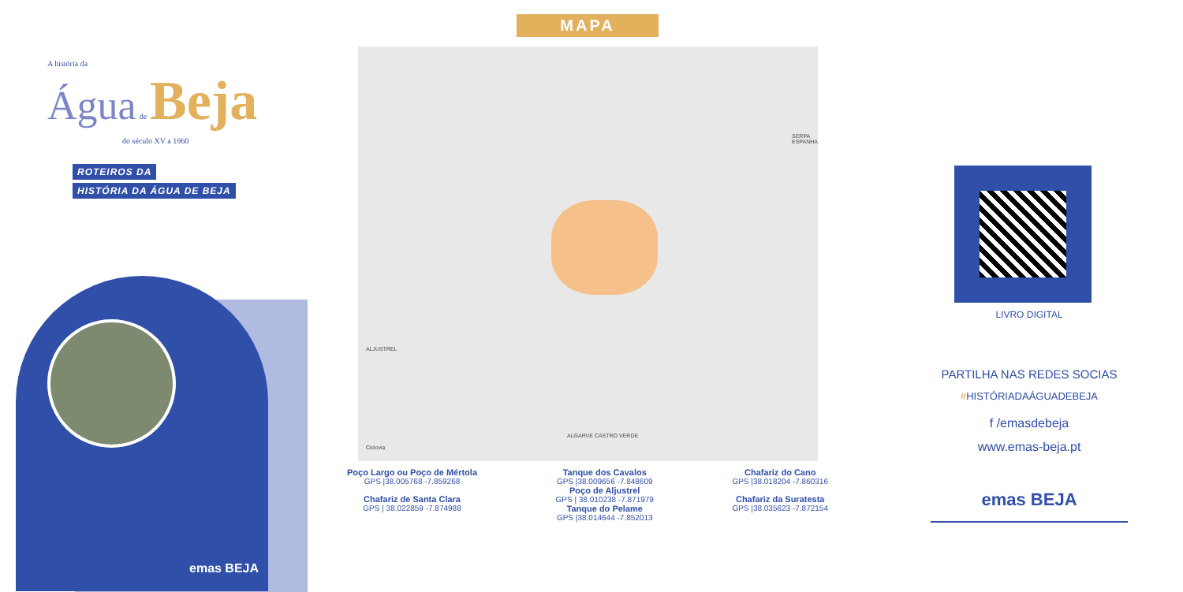A história da
Água de Beja
do século XV a 1960
ROTEIROS DA
HISTÓRIA DA ÁGUA DE BEJA
emas BEJA
MAPA
Ciclovia
ALJUSTREL
SERPA ESPANHA
ALGARVE CASTRO VERDE
Poço Largo ou Poço de Mértola
GPS |38.005768 -7.859268
Chafariz de Santa Clara
GPS | 38.022859 -7.874988
Tanque dos Cavalos
GPS |38.009656 -7.848609
Poço de Aljustrel
GPS | 38.010238 -7.871979
Tanque do Pelame
GPS |38.014644 -7.852013
Chafariz do Cano
GPS |38.018204 -7.860316
Chafariz da Suratesta
GPS |38.035623 -7.872154
LIVRO DIGITAL
PARTILHA NAS REDES SOCIAS
#HISTÓRIADAÁGUADEBEJA
f /emasdebeja
www.emas-beja.pt
emas BEJA